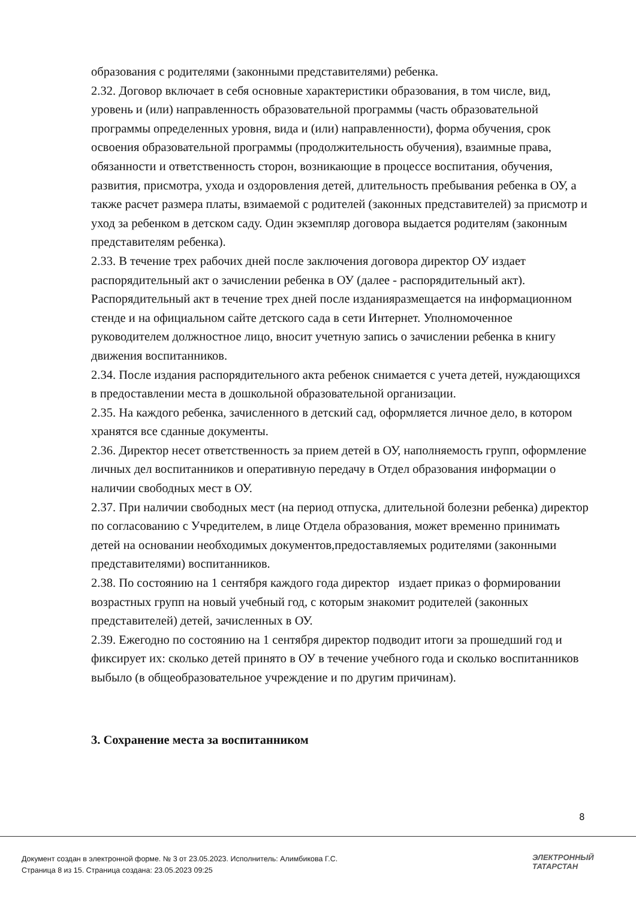образования с родителями (законными представителями) ребенка.
2.32. Договор включает в себя основные характеристики образования, в том числе, вид, уровень и (или) направленность образовательной программы (часть образовательной программы определенных уровня, вида и (или) направленности), форма обучения, срок освоения образовательной программы (продолжительность обучения), взаимные права, обязанности и ответственность сторон, возникающие в процессе воспитания, обучения, развития, присмотра, ухода и оздоровления детей, длительность пребывания ребенка в ОУ, а также расчет размера платы, взимаемой с родителей (законных представителей) за присмотр и уход за ребенком в детском саду. Один экземпляр договора выдается родителям (законным представителям ребенка).
2.33. В течение трех рабочих дней после заключения договора директор ОУ издает распорядительный акт о зачислении ребенка в ОУ (далее - распорядительный акт). Распорядительный акт в течение трех дней после изданияразмещается на информационном стенде и на официальном сайте детского сада в сети Интернет. Уполномоченное руководителем должностное лицо, вносит учетную запись о зачислении ребенка в книгу движения воспитанников.
2.34. После издания распорядительного акта ребенок снимается с учета детей, нуждающихся в предоставлении места в дошкольной образовательной организации.
2.35. На каждого ребенка, зачисленного в детский сад, оформляется личное дело, в котором хранятся все сданные документы.
2.36. Директор несет ответственность за прием детей в ОУ, наполняемость групп, оформление личных дел воспитанников и оперативную передачу в Отдел образования информации о наличии свободных мест в ОУ.
2.37. При наличии свободных мест (на период отпуска, длительной болезни ребенка) директор по согласованию с Учредителем, в лице Отдела образования, может временно принимать детей на основании необходимых документов,предоставляемых родителями (законными представителями) воспитанников.
2.38. По состоянию на 1 сентября каждого года директор издает приказ о формировании возрастных групп на новый учебный год, с которым знакомит родителей (законных представителей) детей, зачисленных в ОУ.
2.39. Ежегодно по состоянию на 1 сентября директор подводит итоги за прошедший год и фиксирует их: сколько детей принято в ОУ в течение учебного года и сколько воспитанников выбыло (в общеобразовательное учреждение и по другим причинам).
3. Сохранение места за воспитанником
8
Документ создан в электронной форме. № 3 от 23.05.2023. Исполнитель: Алимбикова Г.С.
Страница 8 из 15. Страница создана: 23.05.2023 09:25
ЭЛЕКТРОННЫЙ
ТАТАРСТАН